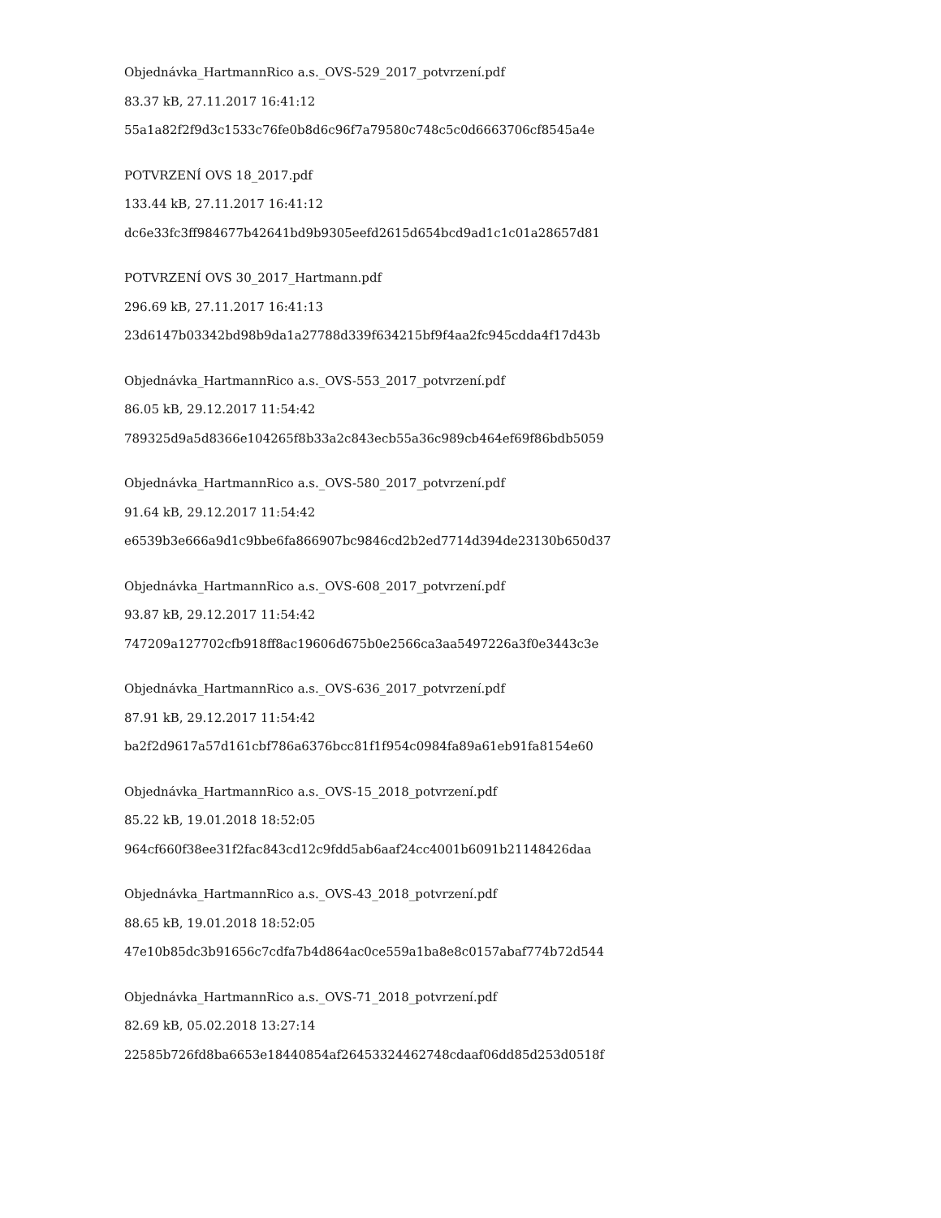Objednávka_HartmannRico a.s._OVS-529_2017_potvrzení.pdf
83.37 kB, 27.11.2017 16:41:12
55a1a82f2f9d3c1533c76fe0b8d6c96f7a79580c748c5c0d6663706cf8545a4e
POTVRZENÍ OVS 18_2017.pdf
133.44 kB, 27.11.2017 16:41:12
dc6e33fc3ff984677b42641bd9b9305eefd2615d654bcd9ad1c1c01a28657d81
POTVRZENÍ OVS 30_2017_Hartmann.pdf
296.69 kB, 27.11.2017 16:41:13
23d6147b03342bd98b9da1a27788d339f634215bf9f4aa2fc945cdda4f17d43b
Objednávka_HartmannRico a.s._OVS-553_2017_potvrzení.pdf
86.05 kB, 29.12.2017 11:54:42
789325d9a5d8366e104265f8b33a2c843ecb55a36c989cb464ef69f86bdb5059
Objednávka_HartmannRico a.s._OVS-580_2017_potvrzení.pdf
91.64 kB, 29.12.2017 11:54:42
e6539b3e666a9d1c9bbe6fa866907bc9846cd2b2ed7714d394de23130b650d37
Objednávka_HartmannRico a.s._OVS-608_2017_potvrzení.pdf
93.87 kB, 29.12.2017 11:54:42
747209a127702cfb918ff8ac19606d675b0e2566ca3aa5497226a3f0e3443c3e
Objednávka_HartmannRico a.s._OVS-636_2017_potvrzení.pdf
87.91 kB, 29.12.2017 11:54:42
ba2f2d9617a57d161cbf786a6376bcc81f1f954c0984fa89a61eb91fa8154e60
Objednávka_HartmannRico a.s._OVS-15_2018_potvrzení.pdf
85.22 kB, 19.01.2018 18:52:05
964cf660f38ee31f2fac843cd12c9fdd5ab6aaf24cc4001b6091b21148426daa
Objednávka_HartmannRico a.s._OVS-43_2018_potvrzení.pdf
88.65 kB, 19.01.2018 18:52:05
47e10b85dc3b91656c7cdfa7b4d864ac0ce559a1ba8e8c0157abaf774b72d544
Objednávka_HartmannRico a.s._OVS-71_2018_potvrzení.pdf
82.69 kB, 05.02.2018 13:27:14
22585b726fd8ba6653e18440854af26453324462748cdaaf06dd85d253d0518f